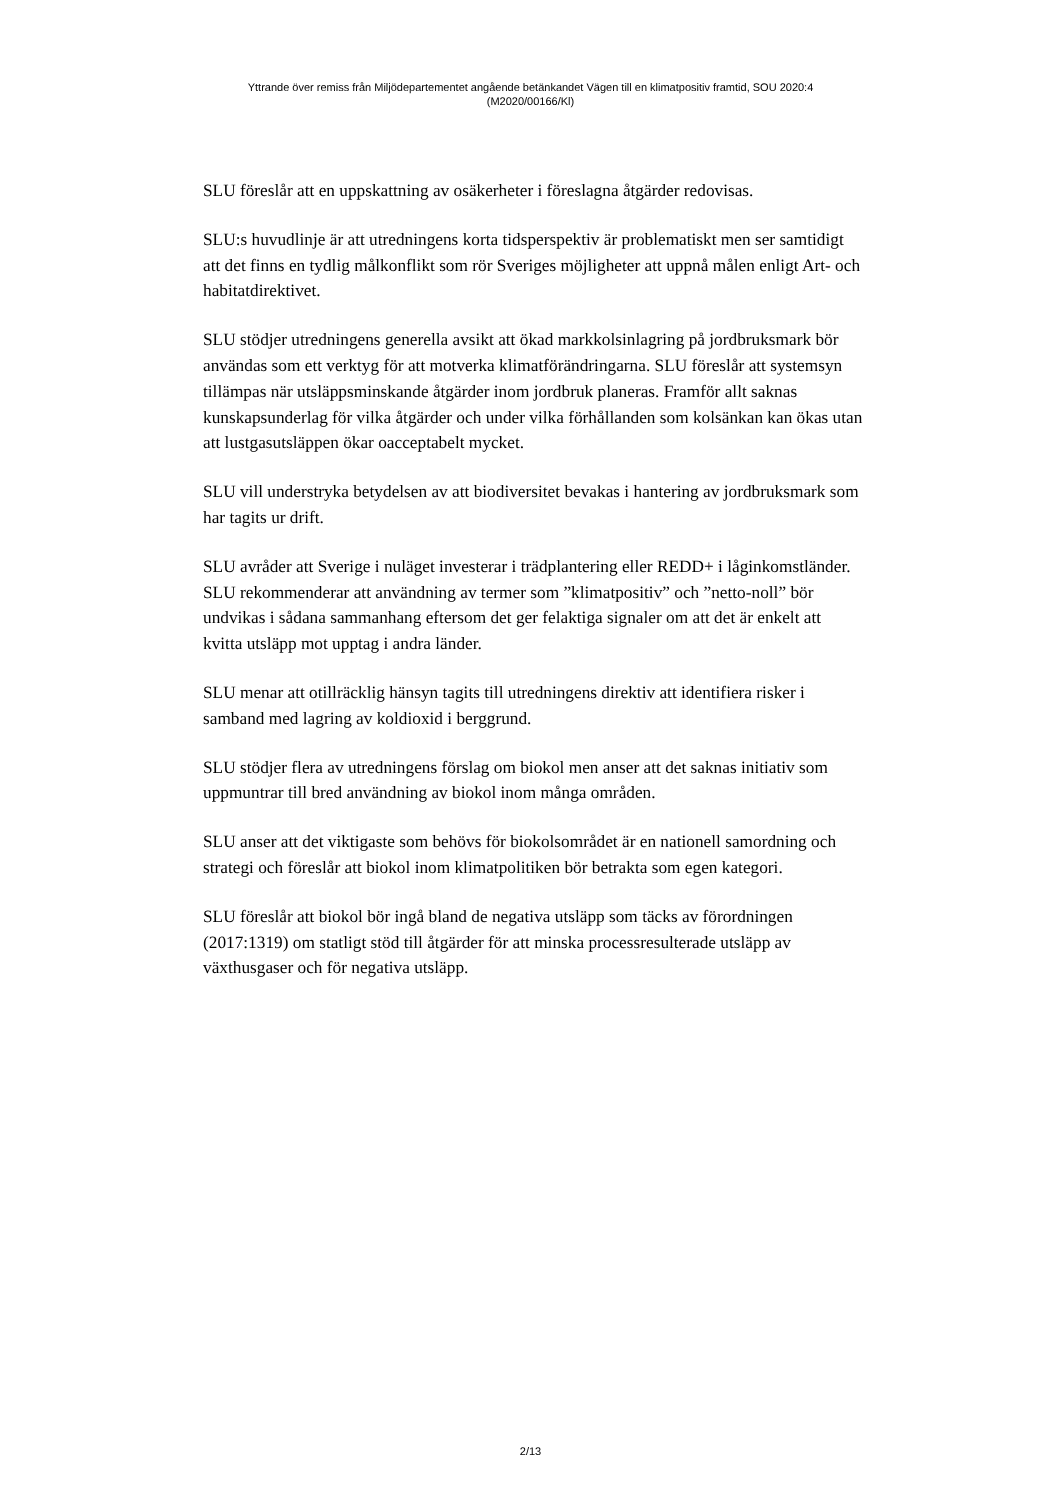Yttrande över remiss från Miljödepartementet angående betänkandet Vägen till en klimatpositiv framtid, SOU 2020:4
(M2020/00166/Kl)
SLU föreslår att en uppskattning av osäkerheter i föreslagna åtgärder redovisas.
SLU:s huvudlinje är att utredningens korta tidsperspektiv är problematiskt men ser samtidigt att det finns en tydlig målkonflikt som rör Sveriges möjligheter att uppnå målen enligt Art- och habitatdirektivet.
SLU stödjer utredningens generella avsikt att ökad markkolsinlagring på jordbruksmark bör användas som ett verktyg för att motverka klimatförändringarna. SLU föreslår att systemsyn tillämpas när utsläppsminskande åtgärder inom jordbruk planeras. Framför allt saknas kunskapsunderlag för vilka åtgärder och under vilka förhållanden som kolsänkan kan ökas utan att lustgasutsläppen ökar oacceptabelt mycket.
SLU vill understryka betydelsen av att biodiversitet bevakas i hantering av jordbruksmark som har tagits ur drift.
SLU avråder att Sverige i nuläget investerar i trädplantering eller REDD+ i låginkomstländer. SLU rekommenderar att användning av termer som ”klimatpositiv” och ”netto-noll” bör undvikas i sådana sammanhang eftersom det ger felaktiga signaler om att det är enkelt att kvitta utsläpp mot upptag i andra länder.
SLU menar att otillräcklig hänsyn tagits till utredningens direktiv att identifiera risker i samband med lagring av koldioxid i berggrund.
SLU stödjer flera av utredningens förslag om biokol men anser att det saknas initiativ som uppmuntrar till bred användning av biokol inom många områden.
SLU anser att det viktigaste som behövs för biokolsområdet är en nationell samordning och strategi och föreslår att biokol inom klimatpolitiken bör betrakta som egen kategori.
SLU föreslår att biokol bör ingå bland de negativa utsläpp som täcks av förordningen (2017:1319) om statligt stöd till åtgärder för att minska processresulterade utsläpp av växthusgaser och för negativa utsläpp.
2/13